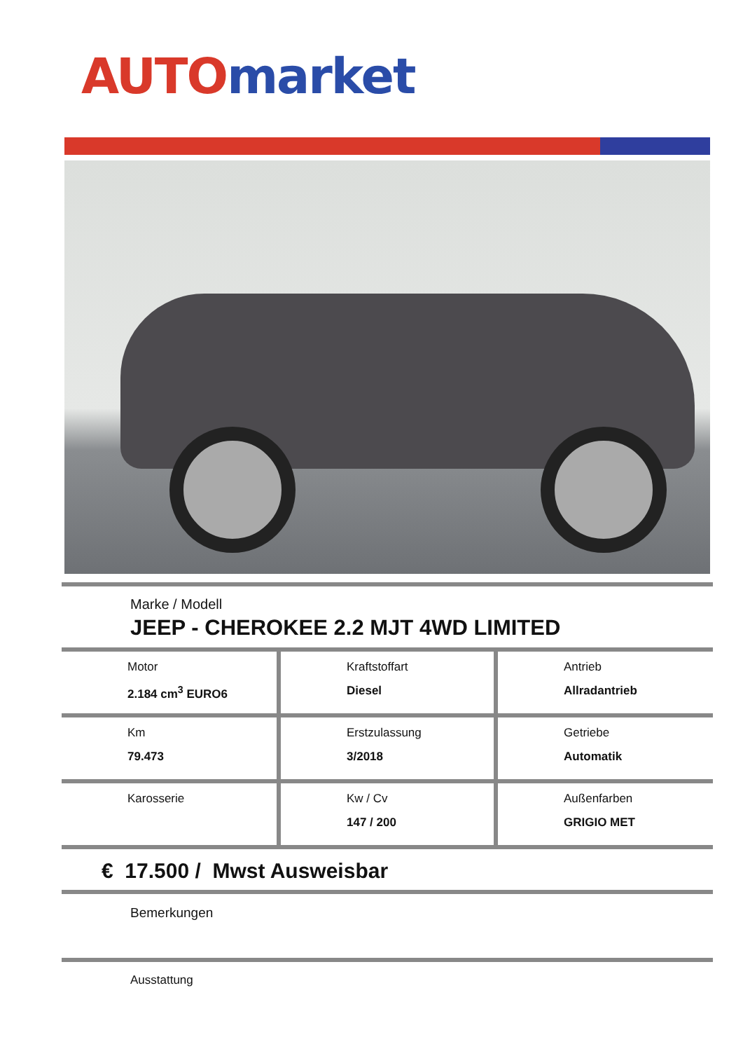AUTO market
Marke / Modell
JEEP - CHEROKEE 2.2 MJT 4WD LIMITED
| Motor 2.184 cm<sup>3</sup> EURO6 | Kraftstoffart Diesel | Antrieb Allradantrieb |
| Km 79.473 | Erstzulassung 3/2018 | Getriebe Automatik |
| Karosserie | Kw / Cv 147 / 200 | Außenfarben GRIGIO MET |
€ 17.500 / Mwst Ausweisbar
Bemerkungen
Ausstattung